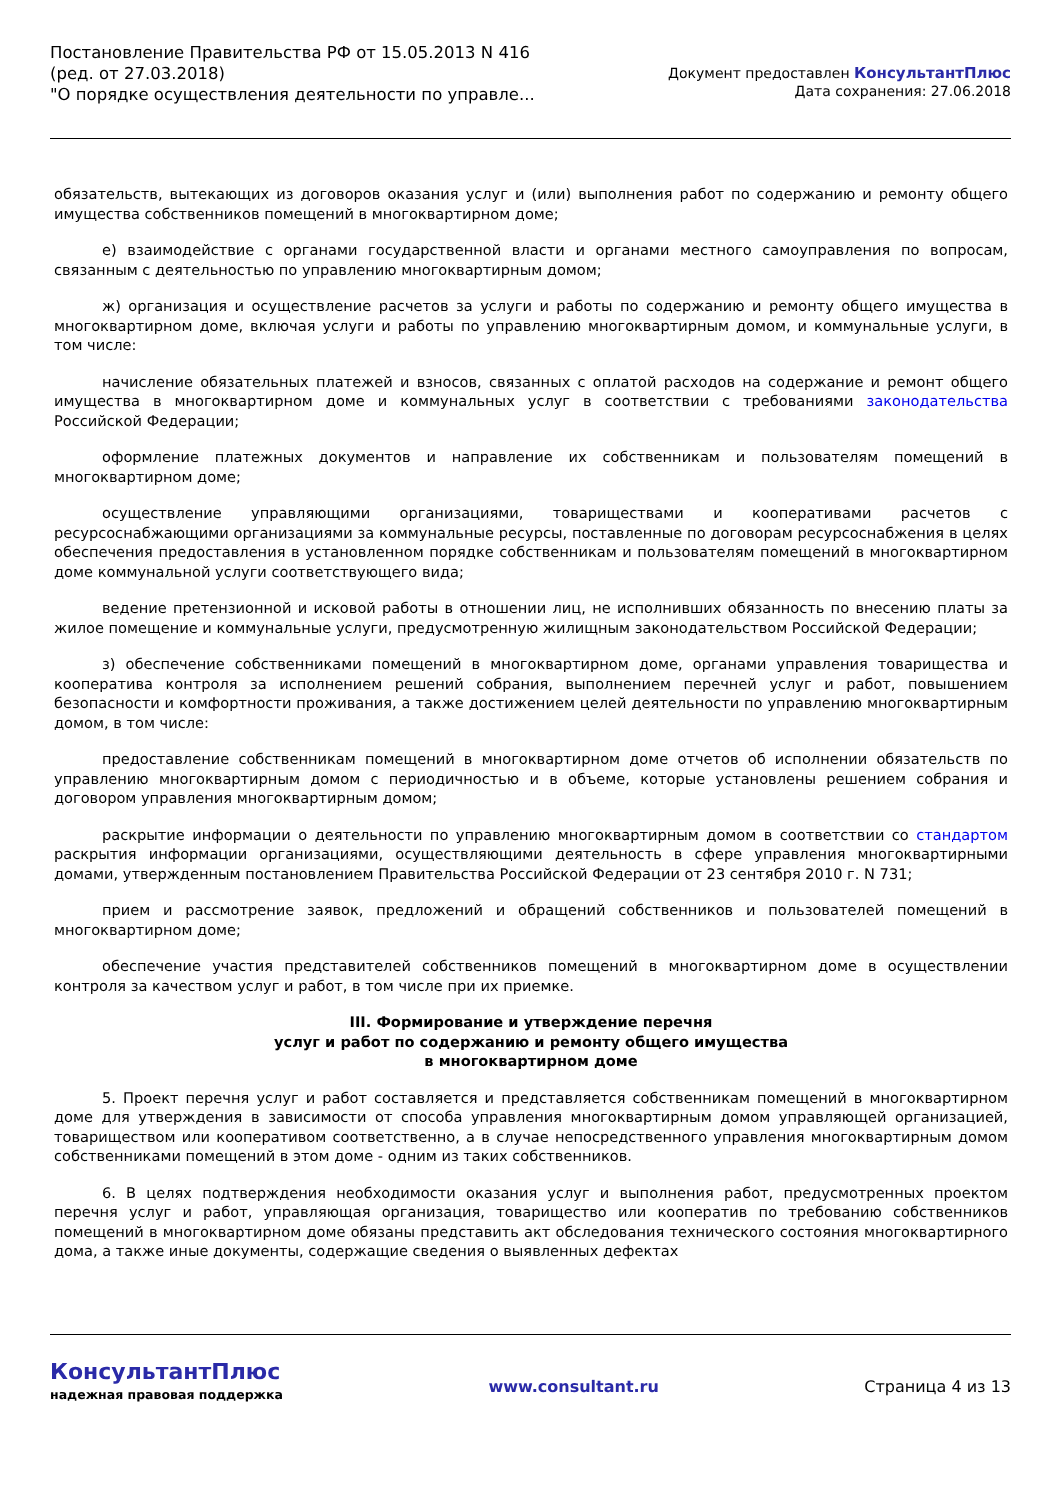Постановление Правительства РФ от 15.05.2013 N 416
(ред. от 27.03.2018)
"О порядке осуществления деятельности по управле...
Документ предоставлен КонсультантПлюс
Дата сохранения: 27.06.2018
обязательств, вытекающих из договоров оказания услуг и (или) выполнения работ по содержанию и ремонту общего имущества собственников помещений в многоквартирном доме;
е) взаимодействие с органами государственной власти и органами местного самоуправления по вопросам, связанным с деятельностью по управлению многоквартирным домом;
ж) организация и осуществление расчетов за услуги и работы по содержанию и ремонту общего имущества в многоквартирном доме, включая услуги и работы по управлению многоквартирным домом, и коммунальные услуги, в том числе:
начисление обязательных платежей и взносов, связанных с оплатой расходов на содержание и ремонт общего имущества в многоквартирном доме и коммунальных услуг в соответствии с требованиями законодательства Российской Федерации;
оформление платежных документов и направление их собственникам и пользователям помещений в многоквартирном доме;
осуществление управляющими организациями, товариществами и кооперативами расчетов с ресурсоснабжающими организациями за коммунальные ресурсы, поставленные по договорам ресурсоснабжения в целях обеспечения предоставления в установленном порядке собственникам и пользователям помещений в многоквартирном доме коммунальной услуги соответствующего вида;
ведение претензионной и исковой работы в отношении лиц, не исполнивших обязанность по внесению платы за жилое помещение и коммунальные услуги, предусмотренную жилищным законодательством Российской Федерации;
з) обеспечение собственниками помещений в многоквартирном доме, органами управления товарищества и кооператива контроля за исполнением решений собрания, выполнением перечней услуг и работ, повышением безопасности и комфортности проживания, а также достижением целей деятельности по управлению многоквартирным домом, в том числе:
предоставление собственникам помещений в многоквартирном доме отчетов об исполнении обязательств по управлению многоквартирным домом с периодичностью и в объеме, которые установлены решением собрания и договором управления многоквартирным домом;
раскрытие информации о деятельности по управлению многоквартирным домом в соответствии со стандартом раскрытия информации организациями, осуществляющими деятельность в сфере управления многоквартирными домами, утвержденным постановлением Правительства Российской Федерации от 23 сентября 2010 г. N 731;
прием и рассмотрение заявок, предложений и обращений собственников и пользователей помещений в многоквартирном доме;
обеспечение участия представителей собственников помещений в многоквартирном доме в осуществлении контроля за качеством услуг и работ, в том числе при их приемке.
III. Формирование и утверждение перечня
услуг и работ по содержанию и ремонту общего имущества
в многоквартирном доме
5. Проект перечня услуг и работ составляется и представляется собственникам помещений в многоквартирном доме для утверждения в зависимости от способа управления многоквартирным домом управляющей организацией, товариществом или кооперативом соответственно, а в случае непосредственного управления многоквартирным домом собственниками помещений в этом доме - одним из таких собственников.
6. В целях подтверждения необходимости оказания услуг и выполнения работ, предусмотренных проектом перечня услуг и работ, управляющая организация, товарищество или кооператив по требованию собственников помещений в многоквартирном доме обязаны представить акт обследования технического состояния многоквартирного дома, а также иные документы, содержащие сведения о выявленных дефектах
КонсультантПлюс
надежная правовая поддержка
www.consultant.ru Страница 4 из 13